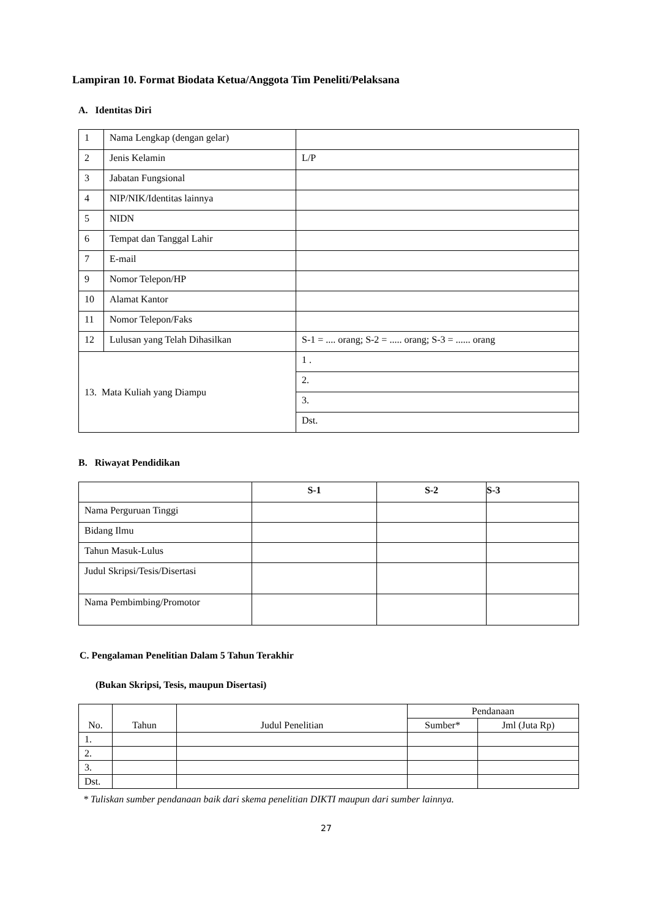Lampiran 10. Format Biodata Ketua/Anggota Tim Peneliti/Pelaksana
A. Identitas Diri
| 1 | Nama Lengkap (dengan gelar) | |
| 2 | Jenis Kelamin | L/P |
| 3 | Jabatan Fungsional | |
| 4 | NIP/NIK/Identitas lainnya | |
| 5 | NIDN | |
| 6 | Tempat dan Tanggal Lahir | |
| 7 | E-mail | |
| 9 | Nomor Telepon/HP | |
| 10 | Alamat Kantor | |
| 11 | Nomor Telepon/Faks | |
| 12 | Lulusan yang Telah Dihasilkan | S-1 = .... orang; S-2 = ..... orang; S-3 = ...... orang |
| 13. Mata Kuliah yang Diampu | | 1 . |
| | | 2. |
| | | 3. |
| | | Dst. |
B. Riwayat Pendidikan
| | S-1 | S-2 | S-3 |
| --- | --- | --- | --- |
| Nama Perguruan Tinggi | | | |
| Bidang Ilmu | | | |
| Tahun Masuk-Lulus | | | |
| Judul Skripsi/Tesis/Disertasi | | | |
| Nama Pembimbing/Promotor | | | |
C. Pengalaman Penelitian Dalam 5 Tahun Terakhir
(Bukan Skripsi, Tesis, maupun Disertasi)
| No. | Tahun | Judul Penelitian | Pendanaan | |
| --- | --- | --- | --- | --- |
| | | | Sumber* | Jml (Juta Rp) |
| 1. | | | | |
| 2. | | | | |
| 3. | | | | |
| Dst. | | | | |
* Tuliskan sumber pendanaan baik dari skema penelitian DIKTI maupun dari sumber lainnya.
27